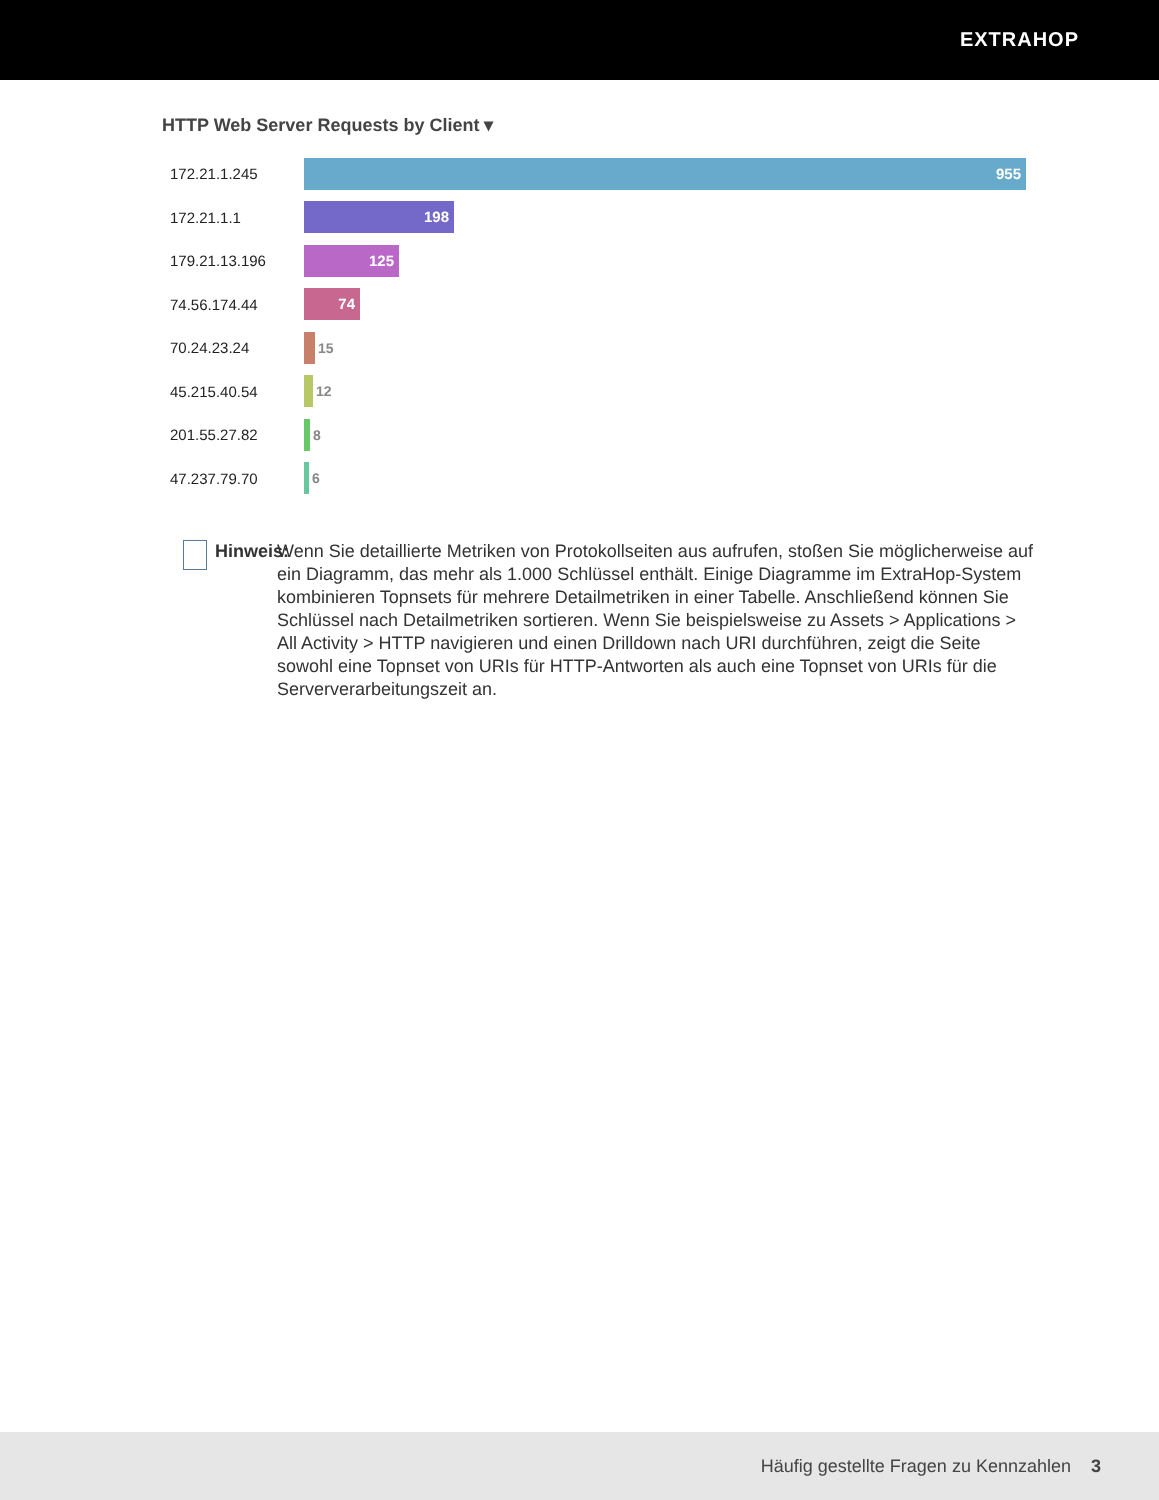EXTRAHOP
HTTP Web Server Requests by Client ▾
172.21.1.245
955
172.21.1.1
198
179.21.13.196
125
74.56.174.44
74
70.24.23.24 15
45.215.40.54 12
201.55.27.82 8
47.237.79.70 6
Hinweis:
Wenn Sie detaillierte Metriken von Protokollseiten aus aufrufen, stoßen Sie möglicherweise auf ein Diagramm, das mehr als 1.000 Schlüssel enthält. Einige Diagramme im ExtraHop-System kombinieren Topnsets für mehrere Detailmetriken in einer Tabelle. Anschließend können Sie Schlüssel nach Detailmetriken sortieren. Wenn Sie beispielsweise zu Assets > Applications > All Activity > HTTP navigieren und einen Drilldown nach URI durchführen, zeigt die Seite sowohl eine Topnset von URIs für HTTP-Antworten als auch eine Topnset von URIs für die Serververarbeitungszeit an.
Häufig gestellte Fragen zu Kennzahlen 3